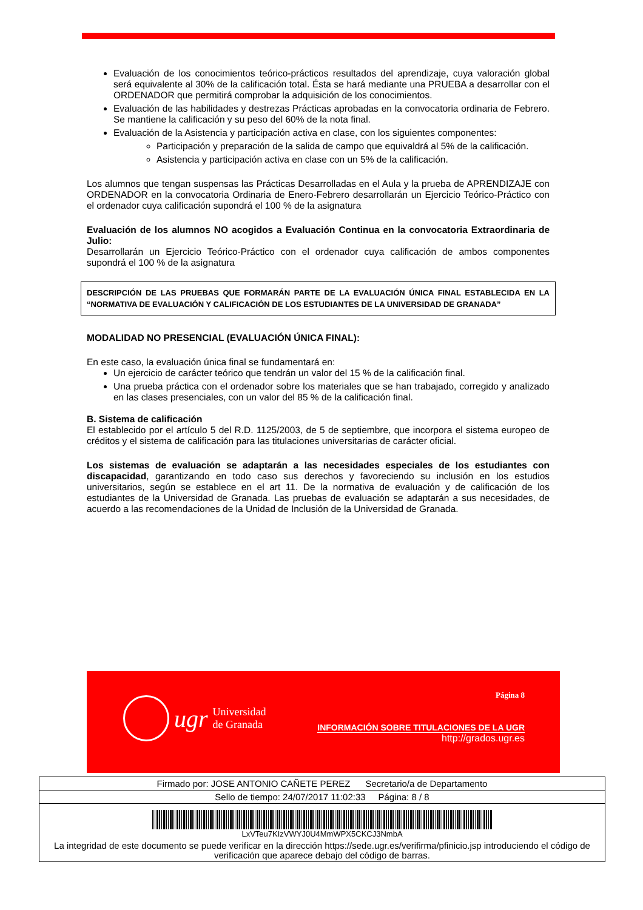Evaluación de los conocimientos teórico-prácticos resultados del aprendizaje, cuya valoración global será equivalente al 30% de la calificación total. Ésta se hará mediante una PRUEBA a desarrollar con el ORDENADOR que permitirá comprobar la adquisición de los conocimientos.
Evaluación de las habilidades y destrezas Prácticas aprobadas en la convocatoria ordinaria de Febrero. Se mantiene la calificación y su peso del 60% de la nota final.
Evaluación de la Asistencia y participación activa en clase, con los siguientes componentes:
Participación y preparación de la salida de campo que equivaldrá al 5% de la calificación.
Asistencia y participación activa en clase con un 5% de la calificación.
Los alumnos que tengan suspensas las Prácticas Desarrolladas en el Aula y la prueba de APRENDIZAJE con ORDENADOR en la convocatoria Ordinaria de Enero-Febrero desarrollarán un Ejercicio Teórico-Práctico con el ordenador cuya calificación supondrá el 100 % de la asignatura
Evaluación de los alumnos NO acogidos a Evaluación Continua en la convocatoria Extraordinaria de Julio:
Desarrollarán un Ejercicio Teórico-Práctico con el ordenador cuya calificación de ambos componentes supondrá el 100 % de la asignatura
DESCRIPCIÓN DE LAS PRUEBAS QUE FORMARÁN PARTE DE LA EVALUACIÓN ÚNICA FINAL ESTABLECIDA EN LA “NORMATIVA DE EVALUACIÓN Y CALIFICACIÓN DE LOS ESTUDIANTES DE LA UNIVERSIDAD DE GRANADA”
MODALIDAD NO PRESENCIAL (EVALUACIÓN ÚNICA FINAL):
En este caso, la evaluación única final se fundamentará en:
Un ejercicio de carácter teórico que tendrán un valor del 15 % de la calificación final.
Una prueba práctica con el ordenador sobre los materiales que se han trabajado, corregido y analizado en las clases presenciales, con un valor del 85 % de la calificación final.
B. Sistema de calificación
El establecido por el artículo 5 del R.D. 1125/2003, de 5 de septiembre, que incorpora el sistema europeo de créditos y el sistema de calificación para las titulaciones universitarias de carácter oficial.
Los sistemas de evaluación se adaptarán a las necesidades especiales de los estudiantes con discapacidad, garantizando en todo caso sus derechos y favoreciendo su inclusión en los estudios universitarios, según se establece en el art 11. De la normativa de evaluación y de calificación de los estudiantes de la Universidad de Granada. Las pruebas de evaluación se adaptarán a sus necesidades, de acuerdo a las recomendaciones de la Unidad de Inclusión de la Universidad de Granada.
ugr Universidad
de Granada
Página 8
INFORMACIÓN SOBRE TITULACIONES DE LA UGR
http://grados.ugr.es
| Firmado por: JOSE ANTONIO CAÑETE PEREZ Secretario/a de Departamento |
| Sello de tiempo: 24/07/2017 11:02:33 Página: 8 / 8 |
| LxVTeu7KIzVWYJ0U4MmWPX5CKCJ3NmbA |
| La integridad de este documento se puede verificar en la dirección https://sede.ugr.es/verifirma/pfinicio.jsp introduciendo el código de verificación que aparece debajo del código de barras. |